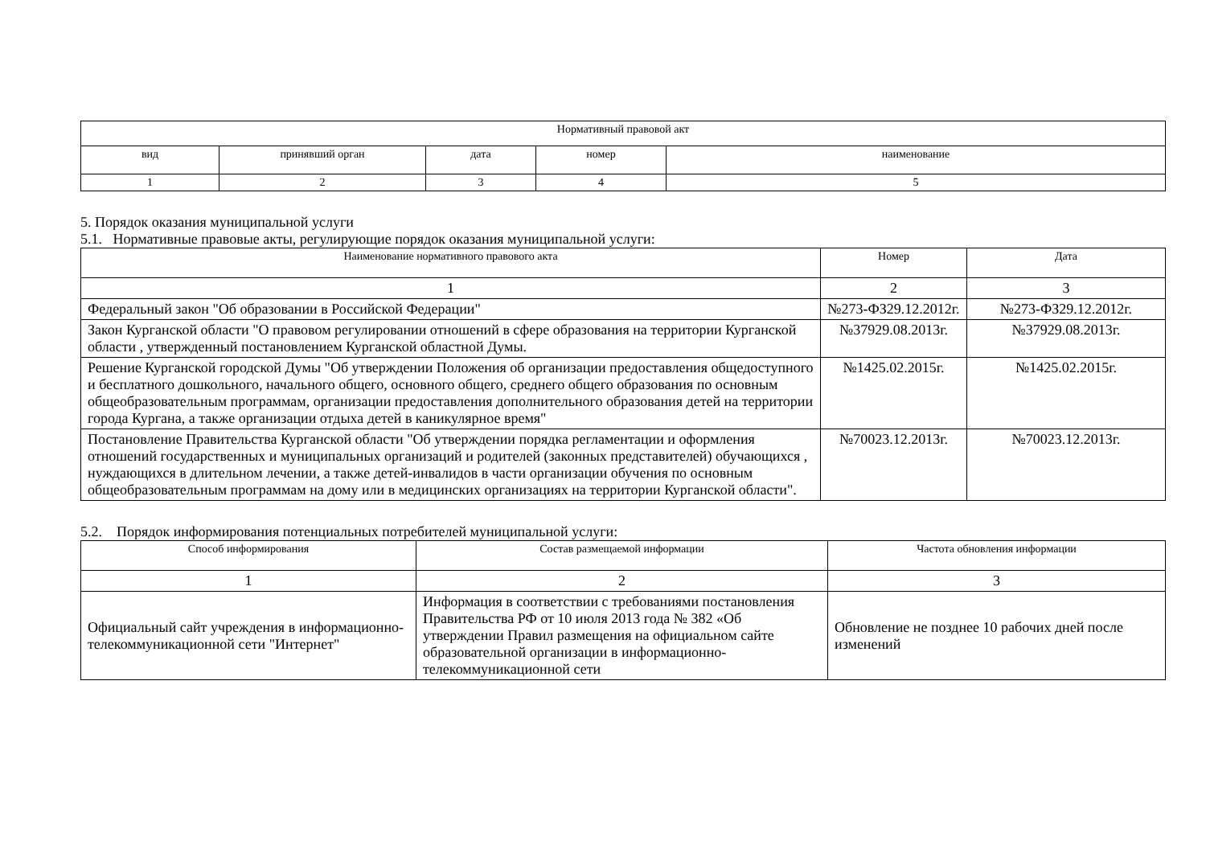| Нормативный правовой акт | | | | |
| --- | --- | --- | --- | --- |
| вид | принявший орган | дата | номер | наименование |
| 1 | 2 | 3 | 4 | 5 |
5. Порядок оказания муниципальной услуги
5.1. Нормативные правовые акты, регулирующие порядок оказания муниципальной услуги:
| Наименование нормативного правового акта | Номер | Дата |
| --- | --- | --- |
| 1 | 2 | 3 |
| Федеральный закон "Об образовании в Российской Федерации" | №273-ФЗ29.12.2012г. | №273-ФЗ29.12.2012г. |
| Закон Курганской области "О правовом регулировании отношений в сфере образования на территории Курганской области , утвержденный постановлением Курганской областной Думы. | №37929.08.2013г. | №37929.08.2013г. |
| Решение Курганской городской Думы "Об утверждении Положения об организации предоставления общедоступного и бесплатного дошкольного, начального общего, основного общего, среднего общего образования по основным общеобразовательным программам, организации предоставления дополнительного образования детей на территории города Кургана, а также организации отдыха детей в каникулярное время" | №1425.02.2015г. | №1425.02.2015г. |
| Постановление Правительства Курганской области "Об утверждении порядка регламентации и оформления отношений государственных и муниципальных организаций и родителей (законных представителей) обучающихся , нуждающихся в длительном лечении, а также детей-инвалидов в части организации обучения по основным общеобразовательным программам на дому или в медицинских организациях на территории Курганской области". | №70023.12.2013г. | №70023.12.2013г. |
5.2. Порядок информирования потенциальных потребителей муниципальной услуги:
| Способ информирования | Состав размещаемой информации | Частота обновления информации |
| --- | --- | --- |
| 1 | 2 | 3 |
| Официальный сайт учреждения в информационно-телекоммуникационной сети "Интернет" | Информация в соответствии с требованиями постановления Правительства РФ от 10 июля 2013 года № 382 «Об утверждении Правил размещения на официальном сайте образовательной организации в информационно-телекоммуникационной сети | Обновление не позднее 10 рабочих дней после изменений |